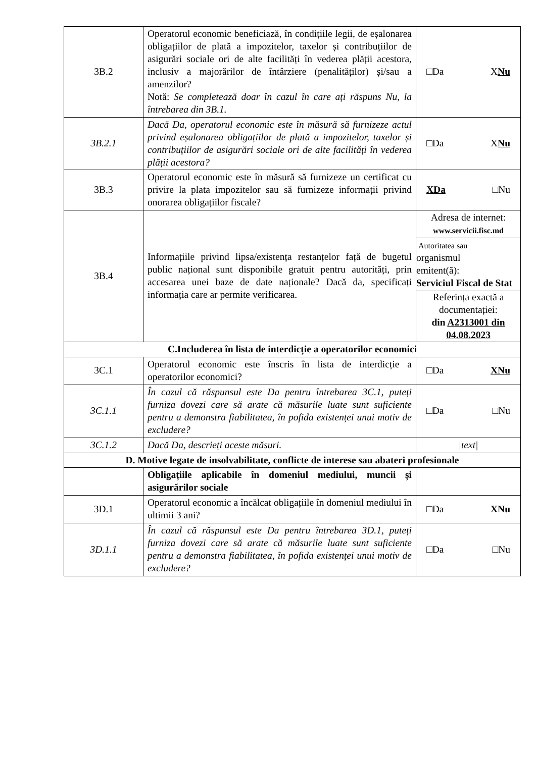| 3B.2 | Operatorul economic beneficiază, în condițiile legii, de eșalonarea obligațiilor de plată a impozitelor, taxelor și contribuțiilor de asigurări sociale ori de alte facilități în vederea plății acestora, inclusiv a majorărilor de întârziere (penalităților) și/sau a amenzilor? Notă: Se completează doar în cazul în care ați răspuns Nu, la întrebarea din 3B.1. | □Da X Nu |
| 3B.2.1 | Dacă Da, operatorul economic este în măsură să furnizeze actul privind eșalonarea obligațiilor de plată a impozitelor, taxelor și contribuțiilor de asigurări sociale ori de alte facilități în vederea plății acestora? | □Da X Nu |
| 3B.3 | Operatorul economic este în măsură să furnizeze un certificat cu privire la plata impozitelor sau să furnizeze informații privind onorarea obligațiilor fiscale? | XDa □Nu |
| 3B.4 | Informațiile privind lipsa/existența restanțelor față de bugetul public național sunt disponibile gratuit pentru autorități, prin accesarea unei baze de date naționale? Dacă da, specificați informația care ar permite verificarea. | Adresa de internet: www.servicii.fisc.md Autoritatea sau organismul emitent(ă): Serviciul Fiscal de Stat Referința exactă a documentației: din A2313001 din 04.08.2023 |
| C.Includerea în lista de interdicție a operatorilor economici | | |
| 3C.1 | Operatorul economic este înscris în lista de interdicție a operatorilor economici? | □Da XNu |
| 3C.1.1 | În cazul că răspunsul este Da pentru întrebarea 3C.1, puteți furniza dovezi care să arate că măsurile luate sunt suficiente pentru a demonstra fiabilitatea, în pofida existenței unui motiv de excludere? | □Da □Nu |
| 3C.1.2 | Dacă Da, descrieți aceste măsuri. | /text/ |
| D. Motive legate de insolvabilitate, conflicte de interese sau abateri profesionale | | |
| | Obligațiile aplicabile în domeniul mediului, muncii și asigurărilor sociale | |
| 3D.1 | Operatorul economic a încălcat obligațiile în domeniul mediului în ultimii 3 ani? | □Da XNu |
| 3D.1.1 | În cazul că răspunsul este Da pentru întrebarea 3D.1, puteți furniza dovezi care să arate că măsurile luate sunt suficiente pentru a demonstra fiabilitatea, în pofida existenței unui motiv de excludere? | □Da □Nu |